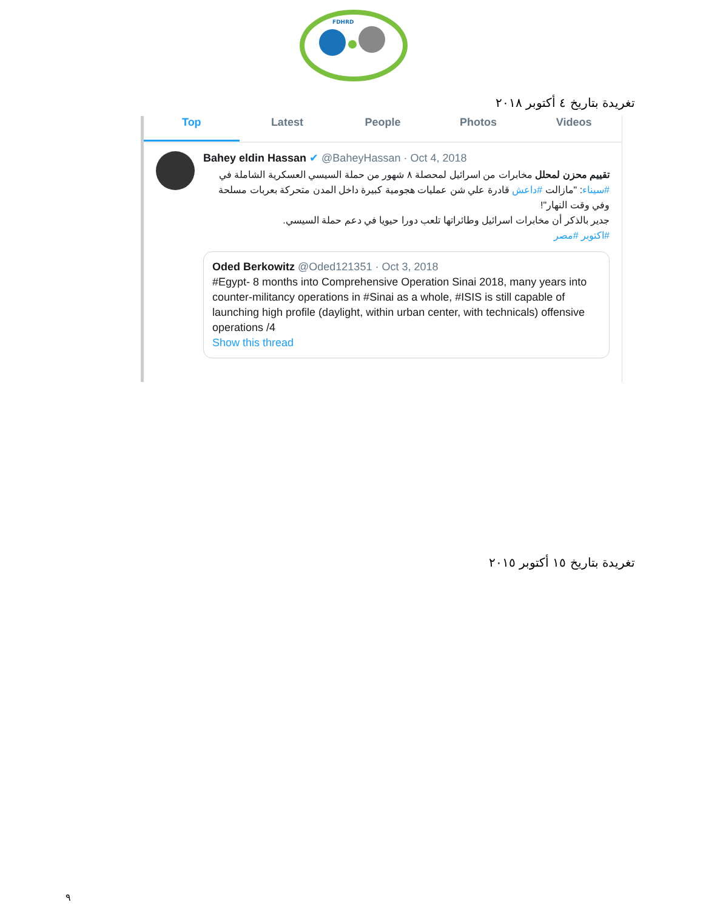FDHRD
تغريدة بتاريخ ٤ أكتوبر ٢٠١٨
Top Latest People Photos Videos
Bahey eldin Hassan ✔ @BaheyHassan · Oct 4, 2018
تقييم محزن لمحلل مخابرات من اسرائيل لمحصلة ٨ شهور من حملة السيسي العسكرية الشاملة في #سيناء: "مازالت #داعش قادرة علي شن عمليات هجومية كبيرة داخل المدن متحركة بعربات مسلحة وفي وقت النهار"!
جدير بالذكر أن مخابرات اسرائيل وطائراتها تلعب دورا حيويا في دعم حملة السيسي.
#اكتوبر #مصر
Oded Berkowitz @Oded121351 · Oct 3, 2018
#Egypt- 8 months into Comprehensive Operation Sinai 2018, many years into counter-militancy operations in #Sinai as a whole, #ISIS is still capable of launching high profile (daylight, within urban center, with technicals) offensive operations /4
Show this thread
تغريدة بتاريخ ١٥ أكتوبر ٢٠١٥
٩